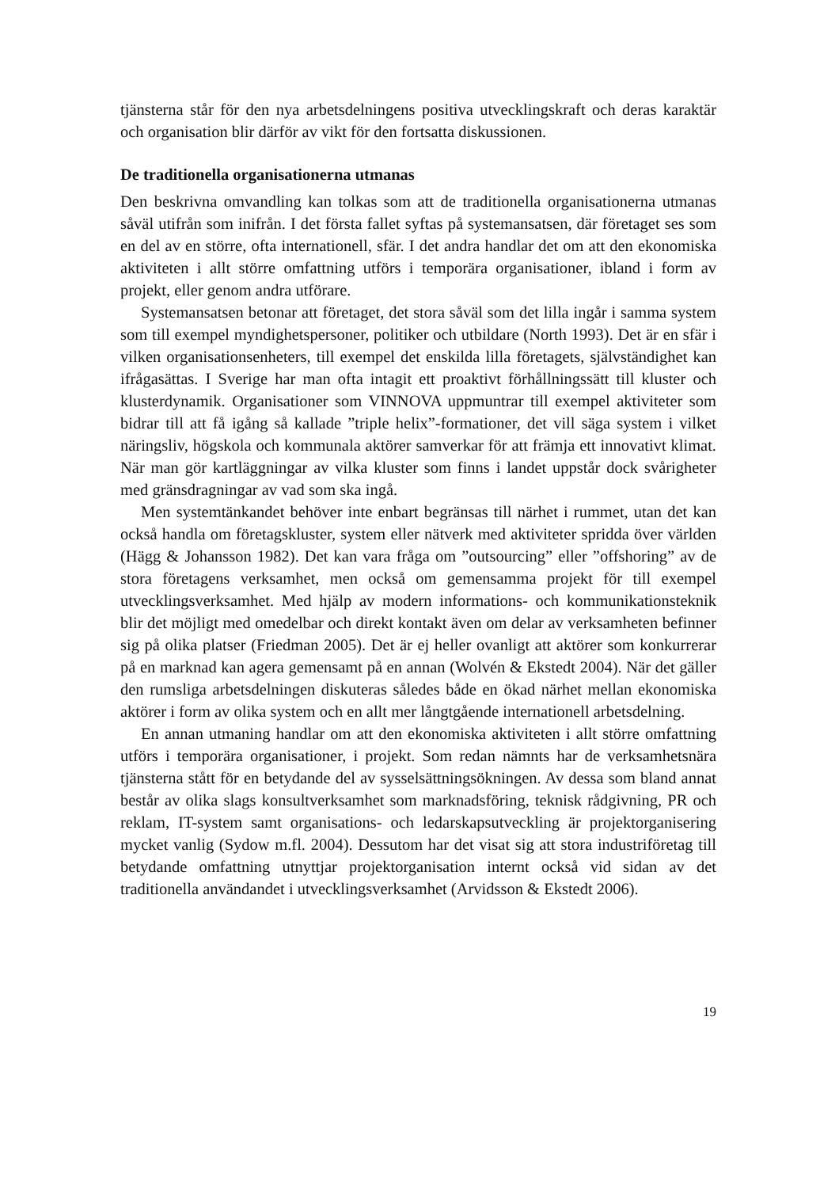tjänsterna står för den nya arbetsdelningens positiva utvecklingskraft och deras karaktär och organisation blir därför av vikt för den fortsatta diskussionen.
De traditionella organisationerna utmanas
Den beskrivna omvandling kan tolkas som att de traditionella organisationerna utmanas såväl utifrån som inifrån. I det första fallet syftas på systemansatsen, där företaget ses som en del av en större, ofta internationell, sfär. I det andra handlar det om att den ekonomiska aktiviteten i allt större omfattning utförs i temporära organisationer, ibland i form av projekt, eller genom andra utförare.
Systemansatsen betonar att företaget, det stora såväl som det lilla ingår i samma system som till exempel myndighetspersoner, politiker och utbildare (North 1993). Det är en sfär i vilken organisationsenheters, till exempel det enskilda lilla företagets, självständighet kan ifrågasättas. I Sverige har man ofta intagit ett proaktivt förhållningssätt till kluster och klusterdynamik. Organisationer som VINNOVA uppmuntrar till exempel aktiviteter som bidrar till att få igång så kallade ”triple helix”-formationer, det vill säga system i vilket näringsliv, högskola och kommunala aktörer samverkar för att främja ett innovativt klimat. När man gör kartläggningar av vilka kluster som finns i landet uppstår dock svårigheter med gränsdragningar av vad som ska ingå.
Men systemtänkandet behöver inte enbart begränsas till närhet i rummet, utan det kan också handla om företagskluster, system eller nätverk med aktiviteter spridda över världen (Hägg & Johansson 1982). Det kan vara fråga om ”outsourcing” eller ”offshoring” av de stora företagens verksamhet, men också om gemensamma projekt för till exempel utvecklingsverksamhet. Med hjälp av modern informations- och kommunikationsteknik blir det möjligt med omedelbar och direkt kontakt även om delar av verksamheten befinner sig på olika platser (Friedman 2005). Det är ej heller ovanligt att aktörer som konkurrerar på en marknad kan agera gemensamt på en annan (Wolvén & Ekstedt 2004). När det gäller den rumsliga arbetsdelningen diskuteras således både en ökad närhet mellan ekonomiska aktörer i form av olika system och en allt mer långtgående internationell arbetsdelning.
En annan utmaning handlar om att den ekonomiska aktiviteten i allt större omfattning utförs i temporära organisationer, i projekt. Som redan nämnts har de verksamhetsnära tjänsterna stått för en betydande del av sysselsättningsökningen. Av dessa som bland annat består av olika slags konsultverksamhet som marknadsföring, teknisk rådgivning, PR och reklam, IT-system samt organisations- och ledarskapsutveckling är projektorganisering mycket vanlig (Sydow m.fl. 2004). Dessutom har det visat sig att stora industriföretag till betydande omfattning utnyttjar projektorganisation internt också vid sidan av det traditionella användandet i utvecklingsverksamhet (Arvidsson & Ekstedt 2006).
19